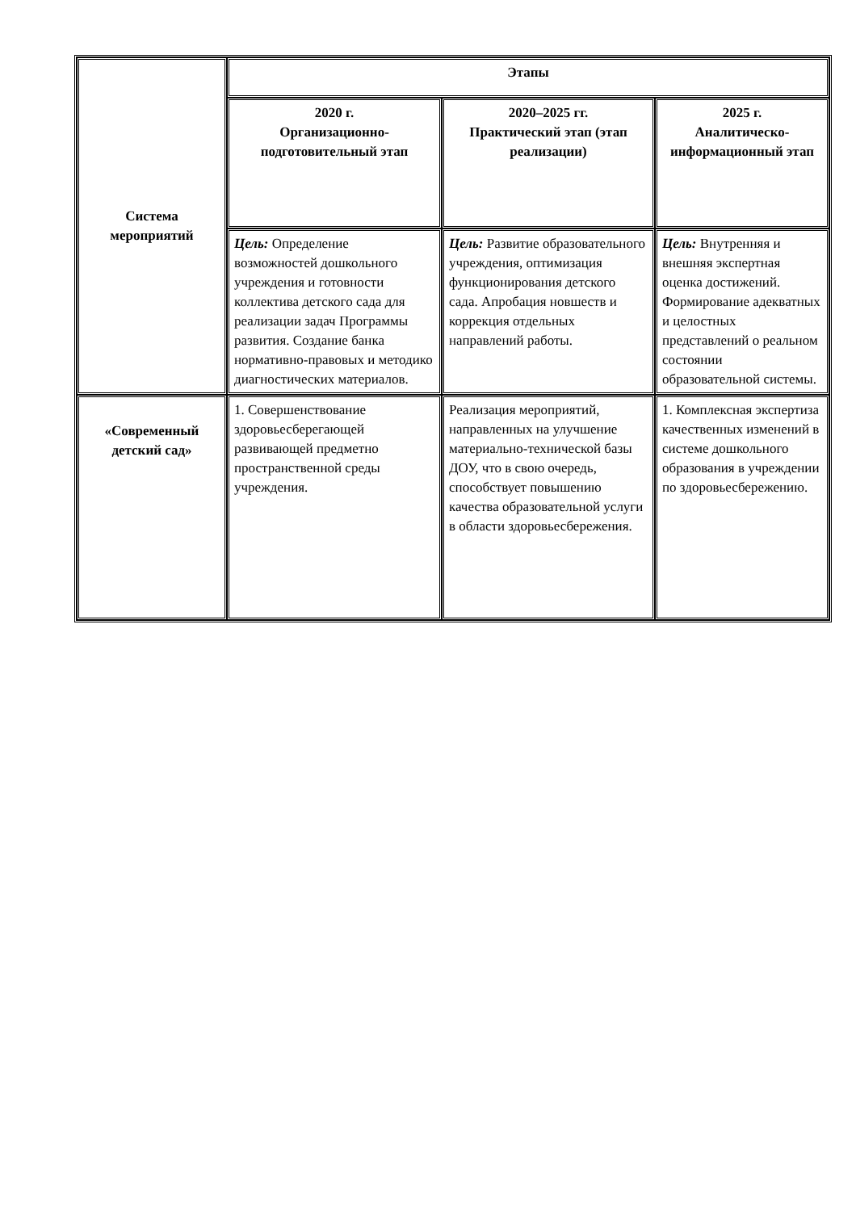| Система мероприятий | Этапы | | |
| | 2020 г. Организационно-подготовительный этап | 2020–2025 гг. Практический этап (этап реализации) | 2025 г. Аналитическо-информационный этап |
| | Цель: Определение возможностей дошкольного учреждения и готовности коллектива детского сада для реализации задач Программы развития. Создание банка нормативно-правовых и методико диагностических материалов. | Цель: Развитие образовательного учреждения, оптимизация функционирования детского сада. Апробация новшеств и коррекция отдельных направлений работы. | Цель: Внутренняя и внешняя экспертная оценка достижений. Формирование адекватных и целостных представлений о реальном состоянии образовательной системы. |
| «Современный детский сад» | 1. Совершенствование здоровьесберегающей развивающей предметно пространственной среды учреждения. | Реализация мероприятий, направленных на улучшение материально-технической базы ДОУ, что в свою очередь, способствует повышению качества образовательной услуги в области здоровьесбережения. | 1. Комплексная экспертиза качественных изменений в системе дошкольного образования в учреждении по здоровьесбережению. |